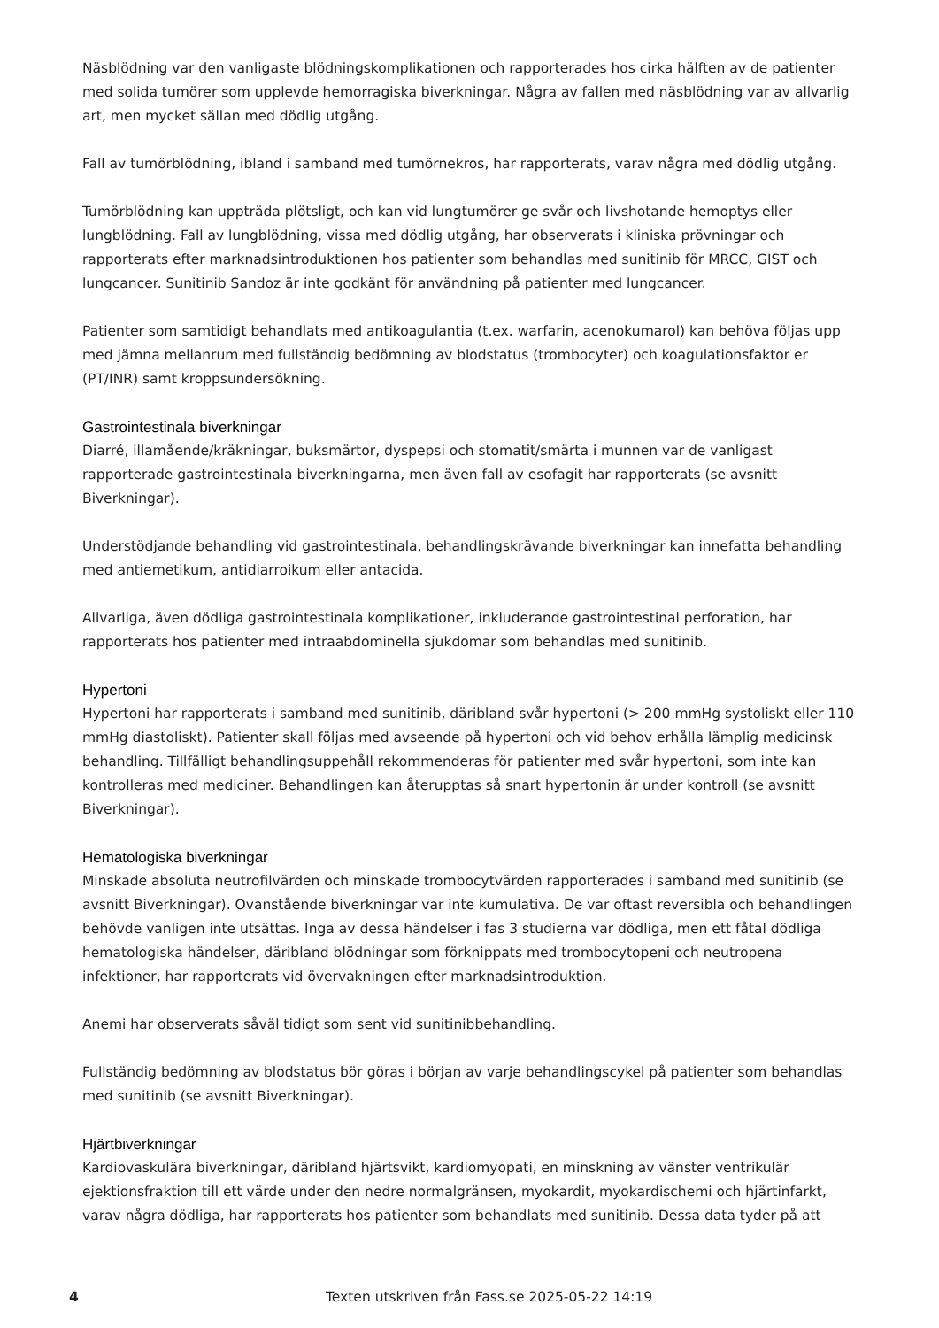Näsblödning var den vanligaste blödningskomplikationen och rapporterades hos cirka hälften av de patienter med solida tumörer som upplevde hemorragiska biverkningar. Några av fallen med näsblödning var av allvarlig art, men mycket sällan med dödlig utgång.
Fall av tumörblödning, ibland i samband med tumörnekros, har rapporterats, varav några med dödlig utgång.
Tumörblödning kan uppträda plötsligt, och kan vid lungtumörer ge svår och livshotande hemoptys eller lungblödning. Fall av lungblödning, vissa med dödlig utgång, har observerats i kliniska prövningar och rapporterats efter marknadsintroduktionen hos patienter som behandlas med sunitinib för MRCC, GIST och lungcancer. Sunitinib Sandoz är inte godkänt för användning på patienter med lungcancer.
Patienter som samtidigt behandlats med antikoagulantia (t.ex. warfarin, acenokumarol) kan behöva följas upp med jämna mellanrum med fullständig bedömning av blodstatus (trombocyter) och koagulationsfaktor er (PT/INR) samt kroppsundersökning.
Gastrointestinala biverkningar
Diarré, illamående/kräkningar, buksmärtor, dyspepsi och stomatit/smärta i munnen var de vanligast rapporterade gastrointestinala biverkningarna, men även fall av esofagit har rapporterats (se avsnitt Biverkningar).
Understödjande behandling vid gastrointestinala, behandlingskrävande biverkningar kan innefatta behandling med antiemetikum, antidiarroikum eller antacida.
Allvarliga, även dödliga gastrointestinala komplikationer, inkluderande gastrointestinal perforation, har rapporterats hos patienter med intraabdominella sjukdomar som behandlas med sunitinib.
Hypertoni
Hypertoni har rapporterats i samband med sunitinib, däribland svår hypertoni (> 200 mmHg systoliskt eller 110 mmHg diastoliskt). Patienter skall följas med avseende på hypertoni och vid behov erhålla lämplig medicinsk behandling. Tillfälligt behandlingsuppehåll rekommenderas för patienter med svår hypertoni, som inte kan kontrolleras med mediciner. Behandlingen kan återupptas så snart hypertonin är under kontroll (se avsnitt Biverkningar).
Hematologiska biverkningar
Minskade absoluta neutrofilvärden och minskade trombocytvärden rapporterades i samband med sunitinib (se avsnitt Biverkningar). Ovanstående biverkningar var inte kumulativa. De var oftast reversibla och behandlingen behövde vanligen inte utsättas. Inga av dessa händelser i fas 3 studierna var dödliga, men ett fåtal dödliga hematologiska händelser, däribland blödningar som förknippats med trombocytopeni och neutropena infektioner, har rapporterats vid övervakningen efter marknadsintroduktion.
Anemi har observerats såväl tidigt som sent vid sunitinibbehandling.
Fullständig bedömning av blodstatus bör göras i början av varje behandlingscykel på patienter som behandlas med sunitinib (se avsnitt Biverkningar).
Hjärtbiverkningar
Kardiovaskulära biverkningar, däribland hjärtsvikt, kardiomyopati, en minskning av vänster ventrikulär ejektionsfraktion till ett värde under den nedre normalgränsen, myokardit, myokardischemi och hjärtinfarkt, varav några dödliga, har rapporterats hos patienter som behandlats med sunitinib. Dessa data tyder på att
4 Texten utskriven från Fass.se 2025-05-22 14:19